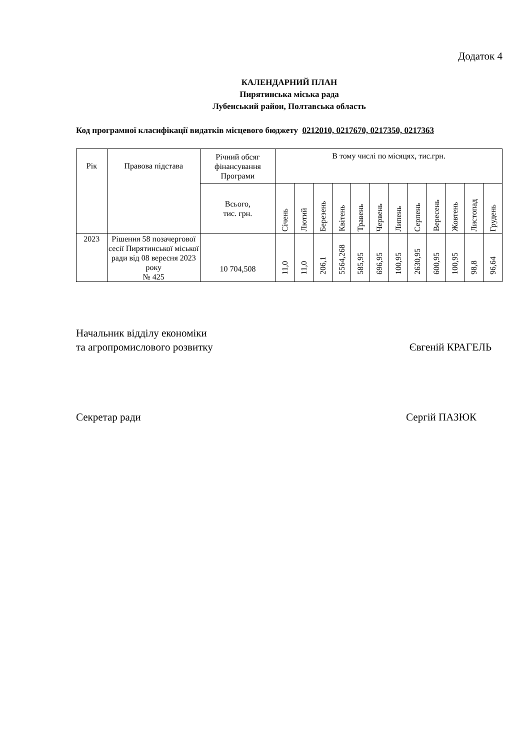Додаток 4
КАЛЕНДАРНИЙ ПЛАН
Пирятинська міська рада
Лубенський район, Полтавська область
Код програмної класифікації видатків місцевого бюджету 0212010, 0217670, 0217350, 0217363
| Рік | Правова підстава | Річний обсяг фінансування Програми | В тому числі по місяцях, тис.грн. | | | | | | | | | | | |
| --- | --- | --- | --- | --- | --- | --- | --- | --- | --- | --- | --- | --- | --- | --- |
| | | Всього, тис. грн. | Січень | Лютий | Березень | Квітень | Травень | Червень | Липень | Серпень | Вересень | Жовтень | Листопад | Грудень |
| 2023 | Рішення 58 позачергової сесії Пирятинської міської ради від 08 вересня 2023 року № 425 | 10 704,508 | 11,0 | 11,0 | 206,1 | 5564,268 | 585,95 | 696,95 | 100,95 | 2630,95 | 600,95 | 100,95 | 98,8 | 96,64 |
Начальник відділу економіки
та агропромислового розвитку
Євгеній КРАГЕЛЬ
Секретар ради Сергій ПАЗЮК